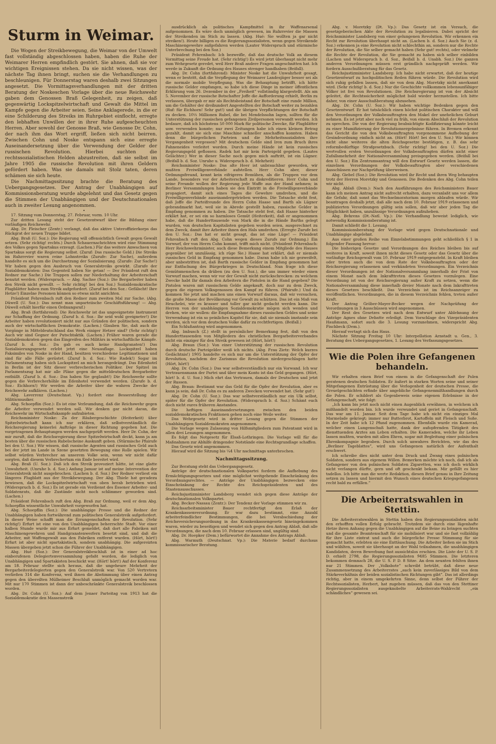Sturm in Weimar.
Die Wogen der Streikbewegung, die Weimar von der Umwelt fast vollständig abgeschlossen haben, haben die Ruhe der Weimarer Herren empfindlich gestört. Sie ahnen, daß sie vor wichtigen Ereignissen stehen. Da sie nicht wissen, was der nächste Tag ihnen bringt, suchen sie die Verhandlungen zu beschleunigen. Für Donnerstag waren deshalb zwei Sitzungen angesetzt. Die Vormittagsverhandlungen mit der dritten Beratung der Noskeschen Vorlage über die neue Reichswehr gaben dem Genossen Braß Gelegenheit, zu zeigen, daß gegenwärtig Lockspitzelwirtschaft und Gewalt die Mittel im Kampfe gegen die Arbeiter seien. Seine Anklagerede, in die er eine Schilderung des Streiks im Ruhrgebiet einflocht, erregte den lebhaften Unwillen der in ihrer Ruhe aufgescheuchten Herren. Aber sowohl der Genosse Braß, wie Genosse Dr. Cohn, der nach ihm das Wort ergriff, ließen sich nicht beirren. Zwischen Cohn und Noske entspann sich eine erregte Auseinandersetzung über die Verwendung der Gelder der russischen Revolution. Hierbei suchten die rechtssozialistischen Helden abzustreiten, daß sie selbst im Jahre 1905 die russische Revolution mit ihren Geldern gefördert haben. Was sie damals mit Stolz taten, deren schämen sie sich heute.
Die Nachmittagssitzung brachte die Beratung des Uebergangsgesetzes. Der Antrag der Unabhängigen auf Kommissionsberatung wurde abgelehnt und das Gesetz gegen die Stimmen der Unabhängigen und der Deutschnationalen auch in zweiter Lesung angenommen.
•
17. Sitzung vom Donnerstag, 27. Februar, vorm. 10 Uhr.
Zur dritten Lesung steht der Gesetzentwurf über die Bildung einer vorläufigen Reichswehr.
Abg. Dr. Fleischer (Zentr.) verlangt, daß das aktive Unteroffizierkorps das Rückgrat der neuen Truppe bildet.
Abg. Braß (U. Soz.): Die Regierung will offensichtlich Gewalt gegen Gewalt setzen. (Sehr richtig! rechts.) Durch Schauernachrichten wird eine Stimmung des Volkes gegen Spartakus erzeugt. (Lachen.) Für das weitere Anwachsen von Spartakus sorgt die Regierung selbst. (Zuruf: Das russische Geld.) Die Streiks im Ruhrrevier waren reine Lohnstreiks (Zurufe: Zur Sache), außerdem handelte es sich um die Durchsetzung der Sozialisierung. (Zurufe: Zur Sache!) Wir haben gegen den Ausbruch von Generalstreiks gewirkt. (Zurufe der Sozialdemokraten: Das Gegenteil haben Sie getan! — Der Präsident ruft den Redner zur Sache.) Die Truppen sollen zur Niederhaltung der Arbeiterschaft benutzt werden. (Widerspruch. — Abg. Sachse (Soz.): Die Bergarbeiter haben den Streik nicht gewollt. — Sehr richtig! bei den Soz.) Sozialdemokratische Flugblätter haben zum Streik aufgefordert. (Zuruf bei den Soz.: Gefälscht! Ihre Hetze!) Einzelne Personen können so etwas nicht anrichten.
Präsident Fehrenbach ruft den Redner zum zweiten Mal zur Sache. (Abg. Düwell (U. Soz.): Das nennt man unparteiische Geschäftsführung! — Abg. Düwell erhält hierfür einen Ordnungsruf.)
Abg. Braß (fortfahrend): Die Reichswehr ist das ungeeignetste Instrument zur Schaffung der Ordnung. (Zuruf b. d. Soz.: Ihr seid wohl geeigneter!) Die Arbeiter haben revolutioniert nicht nur aus Gründen der politischen, sondern auch der wirtschaftlichen Demokratie. (Lachen.) Glauben Sie, daß auch die Vorgänge in Mitteldeutschland das Werk einiger Hetzer sind? (Sehr richtig!) Auch wir sind Gegner der Putschtaktik. (Lachen.) Früher waren gerade die Sozialdemokraten gegen das Eingreifen des Militärs in wirtschaftliche Kämpfe. (Zuruf b. d. Soz.: Da gab es auch keine Handgranaten!) Das Sozialisierungsgesetz erlebt jetzt eine Neuauflage. Lockspitzel haben Faksimiles von Noske in der Hand, besitzen verschiedene Legitimationen und sind für alle Fälle gerüstet. (Zuruf b. d. Soz.: Wie Radek!) Sogar im Parlamentszug haben sich Lockspitzel an mich herangedrängt. Das Edenhotel in Berlin ist der Sitz dieser verbrecherischen Politiker. Der Spitzel im Parlamentszug hat mir alle Pläne gegen die mitteldeutschen Bergarbeiter enthüllt. (Zuruf b. d. Soz.: Das haben Sie geglaubt!) Die Reichswehr sollte gegen die Verbrecherhöhle im Edenhotel verwendet werden. (Zurufe b. d. Soz.: Eichhorn!) Wir werden die Arbeiter über die wahren Zwecke der Reichswehr aufklären. (Lachen.)
Abg. Laverrenz (Deutschnat. Vp.) fordert eine Besserstellung der Militärmusiker.
Abg. Schoepflin (Soz.): Es ist eine Verleumdung, daß die Reichswehr gegen die Arbeiter verwendet werden soll. Wir denken gar nicht daran, die Reichswehr im Wirtschaftskampfe aufzubieten.
Reichsminister Noske: Zu der Räubergeschichte (Heiterkeit) über Spitzelwirtschaft kann ich nur erklären, daß selbstverständlich die Reichsregierung keinerlei Aufträge in dieser Richtung gegeben hat. Die vorgetragenen Behauptungen werden nachgeprüft werden. Herr Dr. Cohn, der mir zuruft, daß die Reichsregierung diese Spitzelwirtschaft deckt, kann ja am besten über die russischen Rubelscheine Auskunft geben. (Stürmische Pfuirufe bei den U. Soz.) Wir wissen, daß russische Agenten und russisches Geld auch bei der jetzt im Lande in Szene gesetzten Bewegung eine Rolle spielen. Wir selbst würden Verbrecher an unserem Volke sein, wenn wir nicht dafür sorgten, daß diesem Verbrechertum ein Ende bereitet wird.
Abg. Braß (U. Soz.): Daß ich den Streik provoziert hätte, ist eine glatte Unwahrheit. (Unruhe b. d. Soz.) Anfang Januar ist auf meine Intervention der Generalstreik nicht ausgebrochen. (Lachen b. d. Soz.) Der Redner verliest ein längeres Flugblatt aus der Streikbewegung. Der Abg. Thiele hat geradezu bewiesen, daß die Lockspitzelwirtschaft von oben herab betrieben wird. (Widerspruch b. d. Soz.) Es ist gerade ein Verdienst des Essener Arbeiter- und Soldatenrats, daß die Zustände nicht noch schlimmer geworden sind. (Lachen.)
Präsident Fehrenbach ruft den Abg. Braß zur Ordnung, weil er dem Abg. Schoepflin wissentliche Unwahrheit vorgeworfen hat.
Abg. Schoepflin (Soz.): Die unabhängige Presse und die Redner der Unabhängigen haben fortwährend zum politischen Generalstreik aufgefordert. In dieser Weise schafft man die Errungenschaften der Revolution. (Sehr richtig!) Erfurt ist eine von den Unabhängigen beherrschte Stadt. Vor einer halben Stunde wurde mir aus Erfurt gemeldet, daß dort alle Fabriken mit Maschinengewehren und Handgranatenwerfern besetzt sind, und daß die Arbeiter, mit Waffengewalt aus den Fabriken entfernt wurden. (Hört, hört!) Erfurt ist aber nicht spartakistisch, sondern unabhängig. Die aufgereizten Massen übergeben jetzt schon die Führer der Unabhängigen.
Abg. Hué (Soz.): Der Generalstreikbeschluß ist in einer ad hoc einberufenen Delegiertenversammlung gefaßt worden, die lediglich von Unabhängigen und Spartakisten beschickt war. (Hört! hört!) Auf der Konferenz am 18. Februar stellte sich heraus, daß die ungeheure Mehrheit der Bergarbeiterdelegierten gegen den Generalstreik war. Von 520 Vertretern verließen 314 die Konferenz, weil ihnen die Abstimmung über einen Antrag gegen den übereilten Mülheimer Beschluß unmöglich gemacht worden war. Mit nur 170 Stimmen ist dann der unbeschränkte Generalstreik beschlossen worden.
Abg. Dr. Cohn (U. Soz.): Auf dem Jenaer Parteitag von 1913 hat die Sozialdemokratie den Massenstreik
ausdrücklich als politisches Kampfmittel in ihr Waffenarsenal aufgenommen. Es wäre doch unmöglich gewesen, im Ruhrrevier die Massen der Streikenden im Stich zu lassen. (Abg. Hué: Sie wollten ja gar nicht streiken!). Heute billigen es die Regierungssozialisten, wenn gegen Streikende Maschinengewehre aufgefahren werden (Lauter Widerspruch und stürmische Unterbrechung bei den Soz.)
Präsident Fehrenbach: Ich bezweifle, daß das deutsche Volk an diesem Vormittag seine Freude hat. (Sehr richtig!) Es wird jetzt überhaupt nicht mehr zum Wehrgesetz geredet, weil Herr Braß andere Fragen angeschnitten hat. Ich werde in Zukunft die Ordnung des Hauses strenger handhaben (Beifall).
Abg. Dr. Cohn (fortfahrend): Minister Noske hat die Unwahrheit gesagt, wenn er bestritt, daß die Verpflegung der Weimarer Landesjäger besser sei als die normale mobile Verpflegung. Was die Behauptung betrifft, ich hätte russische Gelder empfangen, so habe ich diese Dinge in meiner öffentlichen Erklärung vom 26. Dezember in der „Freiheit“ vollständig klargestellt. Als am 5. November der russische Botschafter Joffe die Aufforderung erhielt, Berlin zu verlassen, übergab er mir als Rechtsbeistand der Botschaft eine runde Million, um die Gehälter der dreihundert Angestellten der Botschaft weiter zu bezahlen (Ruf: für Eichhorn! Sehr gut!) und die übrigen Verpflichtungen der Botschaft zu decken. 10½ Millionen Rubel, die bei Mendelssohn lagen, sollten für die Unterstützung der russischen gefangenen Zivilpersonen verwandt werden. Ich bedaure, daß ich höchstens 50 000 Mark für politische Zwecke, für Flugblätter usw. verwenden konnte; nur zwei Zeitungen habe ich einen kleinen Betrag gezahlt, damit sie sich eine Maschine schneller anschaffen konnten. Haben denn die bürgerlichen Parteien und die Mehrheitssozialisten ihre Vergangenheit vergessen? Mit deutschem Gelde sind Iren zum Bruch ihres Fahneneides verleitet worden. Durch meine Hände ist kein russisches Regierungsgeld geflossen. Radek hat mir kein Parteigeld gegeben. (Lautes Gelächter.) Wer in dieser Sache noch gegen mich auftritt, ist ein Lügner. (Beifall b. d. Soz. Unruhe u. Widerspruch b. d. Mehrheit)
Reichsminister Noske: Das alte Heer ist unbrauchbar geworden, wir mußten Freiwilligenverbände aufstellen. Herr Cohn aber, dieser Ordnungsfreund, kennt kein eifrigeres Bemühen, als die Truppen vor dem Lande, besonders vor der Arbeiterschaft zu diskreditieren. Herr Cohn und seine Freunde wollen der Regierung jede Waffe aus der Hand nehmen; in Berliner Versammlungen haben sie den Eintritt in die Freiwilligenverbände propagiert, damit sich eines Tages die Gewehre umdrehen, und die Freiwilligenverbände auseinandergetrieben werden. Die Tatsache steht fest, daß Joffe die Parteifreunde des Herrn Cohn Haase und Barth als Lügner gebrandmarkt hat, weil sie in Abrede gestellt haben, russische Gelder in Empfang genommen zu haben. Die Tatsache steht fest, daß Haase hinterher erklärt hat, er sei ein so harmloses Gemüt (Heiterkeit), daß er angenommen habe, daß die Hunderttausende von Mark die in die Hände Barths gelegt wurden, von deutschen Kapitalisten gegeben worden seien, ausgerechnet zu dem Zweck, damit ihre Arbeiter ihnen den Hals umdrehen. (Erregte Zurufe bei den U. Soz.: Das hat er nicht gesagt, das ist eine Lüge! — Präsident Fehrenbach ruft den Abg. Cohn wegen dieses Zurufs zur Ordnung.) Ein Vorwurf, der von Herrn Cohn kommt, trifft mich nicht. (Präsident Fehrenbach: Herr Reichswehrminister, auch diese Bemerkung einem Mitgliede des Hauses gegenüber ist unzulässig, ich rüge Sie.) Haase hat erklärt, daß er niemals russisches Geld in Empfang genommen habe. Daran habe ich nie gezweifelt, aber unbestritten ist, daß Barth russische Gelder in Empfang genommen hat zur Entfachung des Bürgerkrieges in Deutschland. Nun frage ich diese Gemütsmenschen da drüben (zu den U. Soz.), die uns immer wieder einen Vorwurf machen, wenn wir vor der Gewalt nicht zurückschrecken: zu welchem Zwecke habt Ihr damals den Arbeitern die Pistolen in die Hand gegeben? Die Pistolen waren mit russischem Gelde angekauft, doch nur zu dem Zweck, gegen die eigenen Volksgenossen den Kampf zu führen. (Pfuirufe.) Und da kommen Sie jetzt und machen uns einen Vorwurf daraus, daß wir versuchen, die große Masse der Bevölkerung vor Gewalt zu schützen. Das ist ein Maß von Heuchelei, wie es krasser und toller gar nicht gedacht werden kann. Die Herren von der unabhängigen Sozialdemokratie mögen sich wenden und drehen, wie sie wollen: die Empfangnahme dieses russischen Geldes und seine Verwendung ist ein so peinliches Kapitel für sie, daß sie niemals imstande sein werden, sich vor dem deutschen Volke dafür zu rechtfertigen. (Beifall.)
Ein Schlußantrag wird angenommen.
Abg. Imbusch (Z.) stellt in persönlicher Bemerkung fest, daß von den Hunderttausenden von Mitgliedern des christlichen Bergarbeiterverbandes nicht ein einziger für den Streik gewesen ist (Hört, hört!)
Abg. Braun (Soz.): Von einer Unterstützung der russischen Revolution durch deutsche Parteigelder weiß ich nichts. (Abg. Frau Zietz: Welch kurzes Gedächtnis!) 1905 handelte es sich nur um die Unterstützung der Opfer der Revolution, nachdem der Zarismus die Revolution niedergeschlagen hatte (Hört, hört!)
Abg. Dr. Cohn (Soz.): Das war selbstverständlich nur ein Vorwand. Ich war Vertrauensmann der Partei und über mein Konto ist das Geld gegangen. (Hört, hört! b. d. U. Soz.) Mich ehrt das Vertrauen, damals der Deutschen und jetzt der Russen.
Abg. Braun: Bestimmt war das Geld für die Opfer der Revolution, aber es kann ja sein, daß Dr. Cohn es zu anderen Zwecken verwendet hat. (Sehr gut!)
Abg. Dr. Cohn (U. Soz.): Das war selbstverständlich nur ein Ulk selbst, später für die Opfer der Revolution. (Widerspruch b. d. Soz.) Schämt euch doch nicht eures früheren Anstandes.
Die heftigen Auseinandersetzungen zwischen den beiden sozialdemokratischen Fraktionen gehen noch eine Weile weiter.
Das Wehrgesetz wird in dritter Lesung gegen die Stimmen der Unabhängigen Sozialdemokraten angenommen.
Die Vorlage wegen Zulassung von Hilfsmitgliedern zum Patentamt wird in allen drei Lesungen angenommen.
Es folgt das Notgesetz für Elsaß-Lothringen. Die Vorlage will für die Maßnahmen zur Abhilfe dringender Notstände eine Rechtsgrundlage schaffen.
Das Gesetz wird angenommen.
Hierauf wird die Sitzung bis ¼4 Uhr nachmittags unterbrochen.
Nachmittagssitzung.
Zur Beratung steht das Uebergangsgesetz.
Anträge der deutschnationalen Volkspartei fordern die Aufhebung des Ermächtigungsgesetzes und eine möglichst weitgehende Einschränkung des Verordnungsrechtes. — Anträge der Unabhängigen bezwecken eine Einschränkung der Rechte des Reichspräsidenten und des Staatenausschusses.
Reichsjustizminister Landsberg wendet sich gegen diese Anträge der deutschnationalen Volkspartei.
Abg. Becker-Nassau (Zentr.): Der Tendenz der Vorlage stimmen wir zu.
Reichsarbeitsminister Bauer rechtfertigt den Erlaß der Krankenkassenverordnung. Er war dazu bestimmt, eine Anzahl arbeiterfeindlicher Bestimmungen, die bei Verabschiedung der Reichsversicherungsordnung in das Krankenkassengesetz hineingekommen waren, wieder zu beseitigen und wendet sich gegen den Antrag Ablaß, daß alle Verordnungen, die nach dem 10. Februar erlassen sind, ungültig sind.
Abg. Dr. Hoepker (Dem.) befürwortet die Annahme des Antrags Ablaß.
Abg. Warmuth (Deutschnat. Vp.): Die Materie bedarf durchaus kommissarischer Beratung.
Abg. v. Moretzky (Dt. Vp.): Das Gesetz ist ein Versuch, die gesetzgeberischen Akte der Revolution zu legalisieren. Dabei spricht der Reichsminister Landsberg von einer gelungenen Revolution. Wir erkennen ein Recht zur Revolution überhaupt nicht an. (Lachen b. d. Soz.) Auch Sie (z. d. Soz.) erkennen ja eine Revolution nicht schlechthin an, sondern nur die Rechte der Revolution, die Sie selber gemacht haben (Sehr gut! rechts), oder vielmehr die Rechte der Revolution, die Sie gemacht zu haben sich selber einbilden (Lachen und Widerspruch b. d. Soz., Beifall b. d. Unabh. Soz.) Die ganzen anderen Verordnungen müssen erst gründlich nachgeprüft werden. Wir fordern Ausschußberatung für das Gesetz.
Reichsjustizminister Landsberg: Ich habe nicht erwartet, daß der heutige Gesetzentwurf zu hochpolitischen Reden führen würde. Die Revolution wird sich ruhig gefallen lassen, daß sie von dem Abg. Moretzky nicht anerkannt wird. (Sehr richtig! b. d. Soz.) Nur die Geschichte vollkommen lebensunfähiger Völker ist frei von Revolutionen. Die Reichsregierung ist von der Absicht geleitet, die Rechtssicherheit möglichst bald wieder herzustellen. Ich bitte daher, von einer Ausschußberatung abzusehen.
Abg. Dr. Cohn (U. Soz.): Wir haben wichtige Bedenken gegen den Gesetzentwurf. Er hat tatsächlich einen höchst politischen Charakter und will den Verordnungen der Volksbeauftragten den Makel der unehelichen Geburt nehmen. Es ist jetzt aber noch viel zu früh, von einem Abschluß der Revolution zu sprechen. Die von der Regierung beabsichtigte Kodifizierung könnte leicht zu einer Mumifizierung der Revolutionsergebnisse führen. In Bremen erkennt das Gericht die von den Volksbeauftragten vorgenommene Aufhebung der Gesindeordnung einfach nicht an. (Hört! Hört! bei den U. Soz.) Wir können nicht ohne weiteres die alten Reichsgesetze bestätigen, z. B. das sehr reformbedürftige Strafgesetzbuch. (Sehr richtig! bei den U. Soz.) Die wertvollen ersten Verordnungen der Volksbeauftragten dürfen nicht einer Zufallsmehrheit der Nationalversammlung preisgegeben werden. (Beifall bei den U. Soz.) Ein Zentrumsantrag will den Entwurf Gesetz werden lassen, die einzelnen Verordnungen der Volksbeauftragten aber verschiedenen Ausschüssen zur Nachprüfung überweisen.
Abg. Giebel (Soz.): Die Revolution wird ihr Recht und ihren Weg behaupten trotz der Herren Moretzky und Genossen. Die Bedenken des Abg. Cohn teilen wir nicht.
Abg. Ablaß (Dem.): Nach den Ausführungen des Reichsministers Bauer kann ich meinen Antrag nicht aufrecht erhalten, dazu veranlaßt uns vor allem die Gefahr, daß sonst das Wechselmoratorium morgen ablaufen würde. Wir beantragen deshalb jetzt, daß alle nach dem 10. Februar 1919 erlassenen und publizierten Verordnungen gültig sein sollen, daß wir aber jeden Tag die Möglichkeit haben, unzulässige Verordnungen aufzuheben.
Abg. Behrens (Dt.-Natl. Vp.): Die Verhandlung beweist lediglich, wie notwendig Kommissionsberatung ist.
Damit schließt die 1. Lesung.
Kommissionsberatung der Vorlage wird gegen Deutschnationale und Unabhängige abgelehnt.
Aus einer großen Reihe von Einzelabstimmungen geht schließlich § 1 in folgender Fassung hervor:
Die bisherigen Gesetze und Verordnungen des Reiches bleiben bis auf weiteres in Kraft, soweit ihnen nicht dieses Gesetz oder das Gesetz über die vorläufige Reichsgewalt vom 10. Februar 1919 entgegensteht. In Kraft bleiben oder treten auch die von dem Rate der Volksbeauftragten oder der Reichsregierung erlassenen und verkündeten Verordnungen. Ein Verzeichnis dieser Verordnungen ist der Nationalversammlung innerhalb der Frist von einem Monat nach dem Inkrafttreten dieses Gesetzes vorzulegen. Eine Verordnung ist von der Reichsregierung außer Kraft zu setzen, wenn die Nationalversammlung diese innerhalb dreier Monate nach dem Inkrafttreten dieses Gesetzes beschließt. Das Verzeichnis ist im Reichsanzeiger zu veröffentlichen. Verordnungen, die in diesem Verzeichnis fehlen, treten außer Kraft.
Der Antrag Gröber-Mayer-Becker wegen der Nachprüfung der Verordnungen in 3 Ausschüssen wird angenommen.
Der Rest des Gesetzes wird nach dem Entwurf unter Ablehnung der Anträge Agnes ohne Debatte erledigt. Dem Vorschlage des Vizepräsidenten Haußmann, sofort auch die 3. Lesung vorzunehmen, widerspricht Abg. Fischbeck (Dem.).
Hierauf vertagt sich das Haus.
Nächste Sitzung Freitag 10 Uhr: Interpellation Arnstadt u. Gen., 3. Beratung des Uebergangsgesetzes, 1. Lesung des Verfassungsgesetzes.
Wie die Polen ihre Gefangenen behandeln.
Wir erhalten einen Brief von einem in die Gefangenschaft der Polen geratenen deutschen Soldaten. Er äußert in starken Worten seine und seiner Mitgefangenen Entrüstung über die Verlogenheit der deutschen Presse, die Greuelgeschichten erfinde über angebliche Gefangenenmißhandlungen durch die Polen. Er schildert als Gegenbeweis seine eigenen Erlebnisse in der Gefangenschaft, wie folgt:
„Ich kann bis jetzt noch nicht einen Augenblick erwähnen, in welchem ich mißhandelt worden bin. Ich wurde verwundet und geriet in Gefangenschaft. Das war am 11. Januar. Seit dem Tage habe ich nicht ein einziges Mal Marmelade gekriegt; immer nur Butterbrot, Kartoffeln mit Fleisch und Soße. In der Zeit habe ich 12 Pfund zugenommen. Ebenfalls wurde ein Kamerad, welcher einen Lungenschuß hatte, dank der aufopfernden Tätigkeit des diensttuenden Arztes am Leben erhalten. Die Kameraden, welche ihr Leben lassen mußten, wurden mit allen Ehren, sogar mit Begleitung einer polnischen Ehrenkompagnie begraben. Durch solch unwahres Berichten, wie das des „Berliner Tageblattes“, wird uns Gefangenen natürlich der Aufenthalt erschwert.
Ich schreibe dies nicht unter dem Druck und Zwang eines polnischen Soldaten, sondern aus eigenem Willen. Bemerken möchte ich noch, daß ich als Gefangener von den polnischen Soldaten Zigaretten, was ich doch wirklich nicht verlangen dürfte, gern und oft geschenkt bekam. Mir gefällt es hier tadellos. Ich bitte nun die werte Redaktion, diesen Brief genau in Ihre Zeitung setzen zu lassen und hiermit den Wunsch eines deutschen Kriegsgefangenen recht bald zu erfüllen.“
Die Arbeiterratswahlen in Stettin.
Die Arbeiterratswahlen in Stettin haben den Regierungssozialisten nicht den erhofften vollen Erfolg gebracht. Trotzdem sie durch eine lügenhafte Hetze ihren Anhang gegen die Unabhängigen auf die Beine zu bringen suchten und die gesamte Beamtenschaft für sie mobilisiert war und sie fast vollzählig für ihre Liste eintrat und auch die bürgerliche Presse Stimmung für sie gemacht hatte, erlebten sie eine Enttäuschung. Die Arbeiter ließen sie im Stich und wählten, soweit sie überhaupt an der Wahl teilnahmen, die unabhängigen Kandidaten, deren Bewerbung fast aussichtslos erschien. Die Liste der U. S. P. D. erhielt 2798, die Regierungssozialisten 9485 Stimmen. Die letzteren bekommen demnach 28, die U. S. P. D. 8 Sitze. An dem neunten fehlten ihnen nur 21 Stimmen. Der „Volksbote“ schreibt betrübt, daß diese neue Zusammensetzung des Arbeiterrates „auch kein zuverlässiges Bild von dem Stärkeverhältnis der beiden sozialistischen Richtungen gibt“. Das ist allerdings richtig, aber in einem umgekehrten Sinne, denn selbst der Führer der Rechtssozialisten, Herbert, hat zugeben müssen, daß das von den Stettiner Regierungssozialisten ausgeknobelte Arbeiterrats-Wahlrecht „ein schändliches“ gewesen sei.